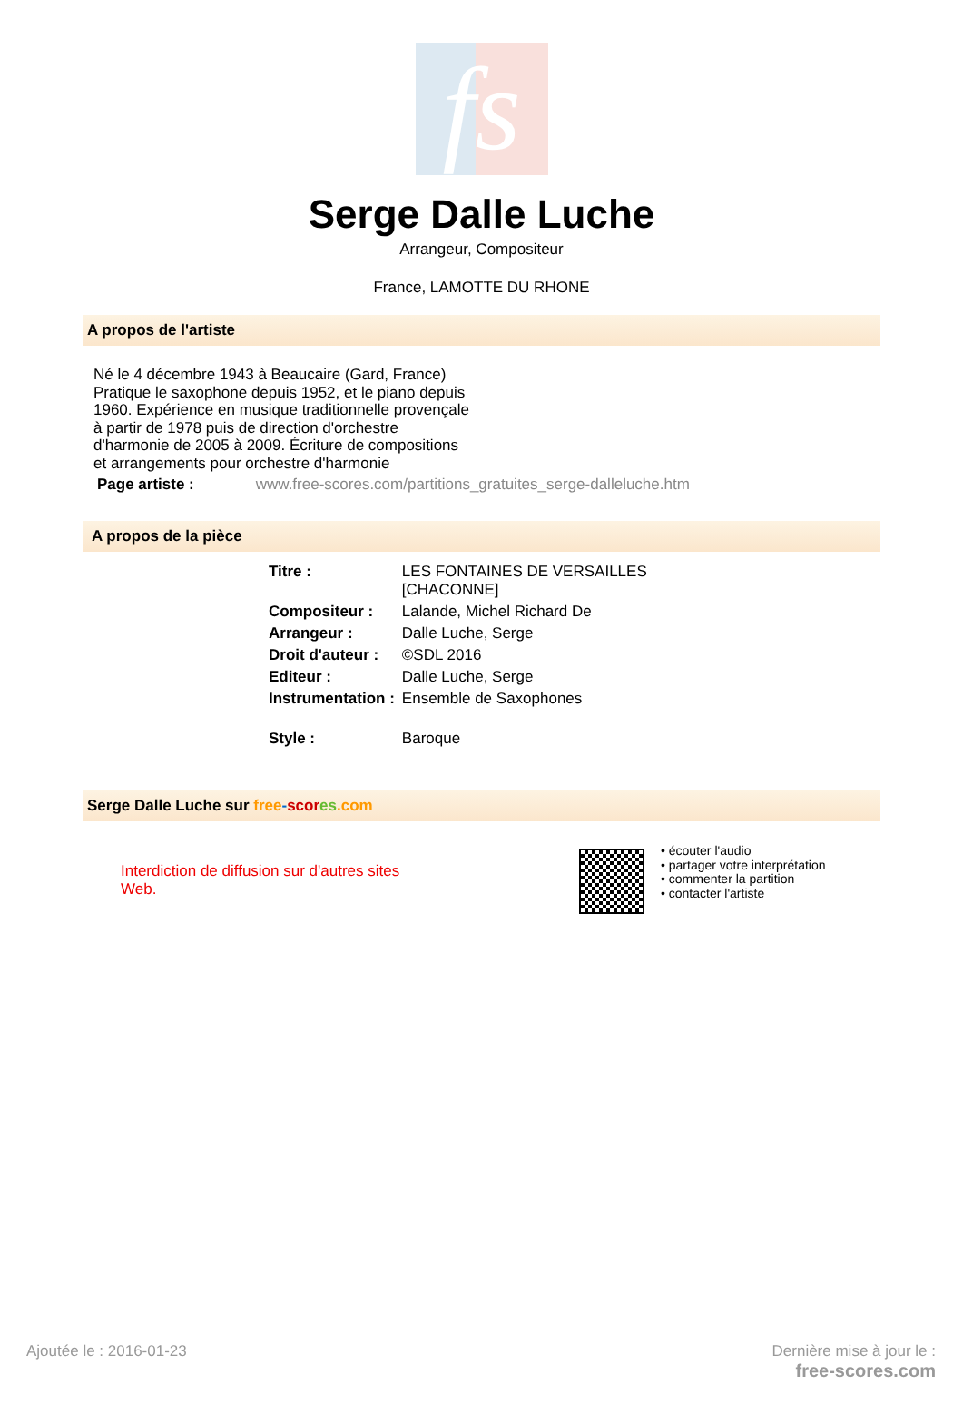fs
Serge Dalle Luche
Arrangeur, Compositeur
France, LAMOTTE DU RHONE
A propos de l'artiste
Né le 4 décembre 1943 à Beaucaire (Gard, France) Pratique le saxophone depuis 1952, et le piano depuis 1960. Expérience en musique traditionnelle provençale à partir de 1978 puis de direction d'orchestre d'harmonie de 2005 à 2009. Écriture de compositions et arrangements pour orchestre d'harmonie
Page artiste : www.free-scores.com/partitions_gratuites_serge-dalleluche.htm
A propos de la pièce
| Titre : | LES FONTAINES DE VERSAILLES [CHACONNE] |
| Compositeur : | Lalande, Michel Richard De |
| Arrangeur : | Dalle Luche, Serge |
| Droit d'auteur : | ©SDL 2016 |
| Editeur : | Dalle Luche, Serge |
| Instrumentation : | Ensemble de Saxophones |
| Style : | Baroque |
Serge Dalle Luche sur free-scor es.com
Interdiction de diffusion sur d'autres sites Web.
• écouter l'audio
• partager votre interprétation
• commenter la partition
• contacter l'artiste
Ajoutée le : 2016-01-23
Dernière mise à jour le :
free-scores.com